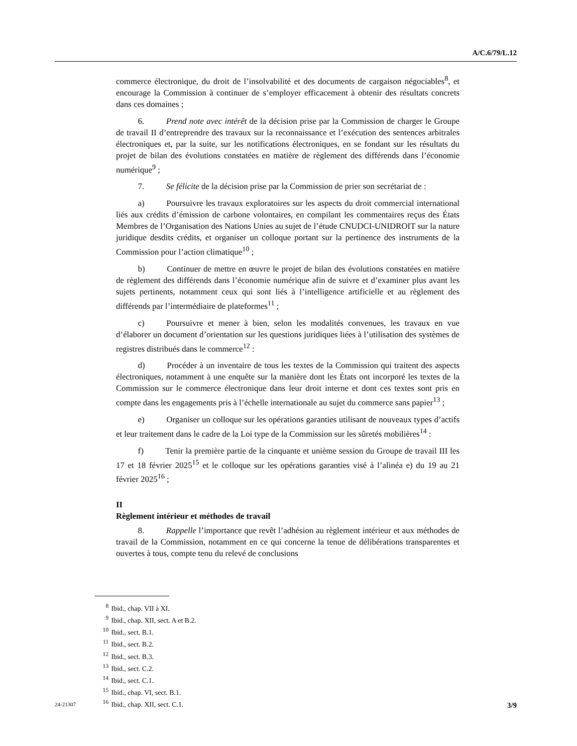A/C.6/79/L.12
commerce électronique, du droit de l’insolvabilité et des documents de cargaison négociables<sup>8</sup>, et encourage la Commission à continuer de s’employer efficacement à obtenir des résultats concrets dans ces domaines ;
6. Prend note avec intérêt de la décision prise par la Commission de charger le Groupe de travail II d’entreprendre des travaux sur la reconnaissance et l’exécution des sentences arbitrales électroniques et, par la suite, sur les notifications électroniques, en se fondant sur les résultats du projet de bilan des évolutions constatées en matière de règlement des différends dans l’économie numérique<sup>9</sup> ;
7. Se félicite de la décision prise par la Commission de prier son secrétariat de :
a) Poursuivre les travaux exploratoires sur les aspects du droit commercial international liés aux crédits d’émission de carbone volontaires, en compilant les commentaires reçus des États Membres de l’Organisation des Nations Unies au sujet de l’étude CNUDCI-UNIDROIT sur la nature juridique desdits crédits, et organiser un colloque portant sur la pertinence des instruments de la Commission pour l’action climatique<sup>10</sup> ;
b) Continuer de mettre en œuvre le projet de bilan des évolutions constatées en matière de règlement des différends dans l’économie numérique afin de suivre et d’examiner plus avant les sujets pertinents, notamment ceux qui sont liés à l’intelligence artificielle et au règlement des différends par l’intermédiaire de plateformes<sup>11</sup> ;
c) Poursuivre et mener à bien, selon les modalités convenues, les travaux en vue d’élaborer un document d’orientation sur les questions juridiques liées à l’utilisation des systèmes de registres distribués dans le commerce<sup>12</sup> :
d) Procéder à un inventaire de tous les textes de la Commission qui traitent des aspects électroniques, notamment à une enquête sur la manière dont les États ont incorporé les textes de la Commission sur le commerce électronique dans leur droit interne et dont ces textes sont pris en compte dans les engagements pris à l’échelle internationale au sujet du commerce sans papier<sup>13</sup> ;
e) Organiser un colloque sur les opérations garanties utilisant de nouveaux types d’actifs et leur traitement dans le cadre de la Loi type de la Commission sur les sûretés mobilières<sup>14</sup> :
f) Tenir la première partie de la cinquante et unième session du Groupe de travail III les 17 et 18 février 2025<sup>15</sup> et le colloque sur les opérations garanties visé à l’alinéa e) du 19 au 21 février 2025<sup>16</sup> ;
II
Règlement intérieur et méthodes de travail
8. Rappelle l’importance que revêt l’adhésion au règlement intérieur et aux méthodes de travail de la Commission, notamment en ce qui concerne la tenue de délibérations transparentes et ouvertes à tous, compte tenu du relevé de conclusions
<sup>8</sup> Ibid., chap. VII à XI.
<sup>9</sup> Ibid., chap. XII, sect. A et B.2.
<sup>10</sup> Ibid., sect. B.1.
<sup>11</sup> Ibid., sect. B.2.
<sup>12</sup> Ibid., sect. B.3.
<sup>13</sup> Ibid., sect. C.2.
<sup>14</sup> Ibid., sect. C.1.
<sup>15</sup> Ibid., chap. VI, sect. B.1.
<sup>16</sup> Ibid., chap. XII, sect. C.1.
24-21307 3/9